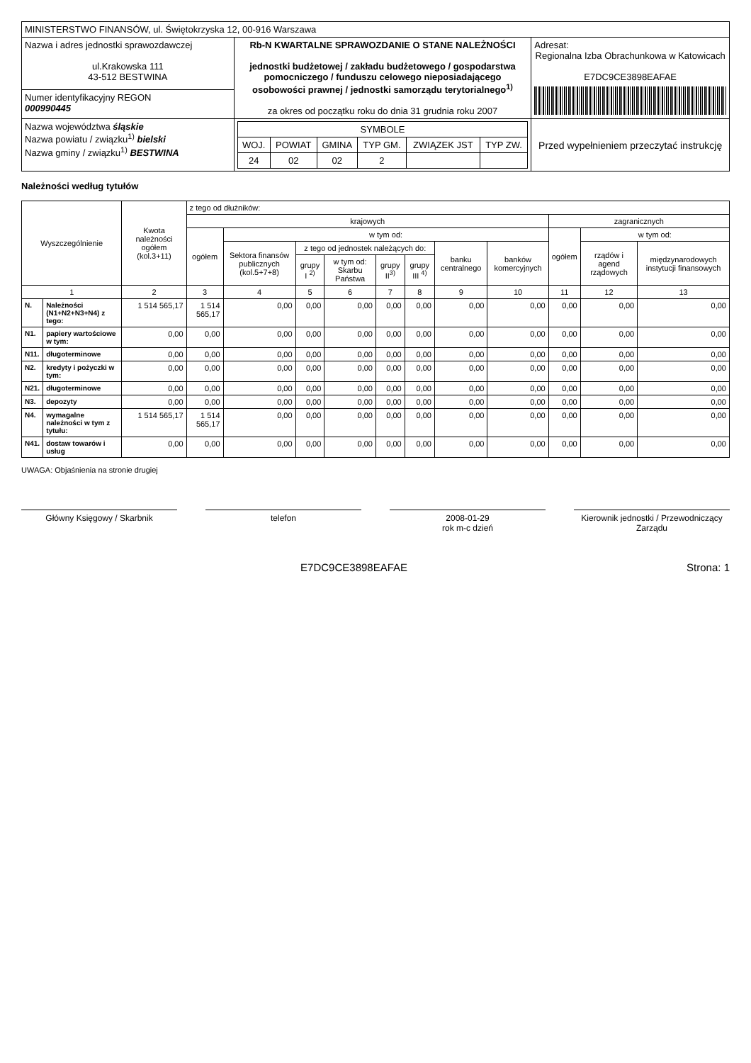| MINISTERSTWO FINANSÓW, ul. Świętokrzyska 12, 00-916 Warszawa | | |
| Nazwa i adres jednostki sprawozdawczej ul.Krakowska 111 43-512 BESTWINA | Rb-N KWARTALNE SPRAWOZDANIE O STANE NALEŻNOŚCI jednostki budżetowej / zakładu budżetowego / gospodarstwa pomocniczego / funduszu celowego nieposiadającego osobowości prawnej / jednostki samorządu terytorialnego<sup>1)</sup> za okres od początku roku do dnia 31 grudnia roku 2007 | Adresat: Regionalna Izba Obrachunkowa w Katowicach E7DC9CE3898EAFAE |
| Numer identyfikacyjny REGON 000990445 | | |
| Nazwa województwa śląskie Nazwa powiatu / związku<sup>1)</sup> bielski Nazwa gminy / związku<sup>1)</sup> BESTWINA | / SYMBOLE / / / / / / / WOJ. / POWIAT / GMINA / TYP GM. / ZWIĄZEK JST / TYP ZW. / / 24 / 02 / 02 / 2 / / / | Przed wypełnieniem przeczytać instrukcję |
Należności według tytułów
| Wyszczególnienie | | Kwota należności ogółem (kol.3+11) | z tego od dłużników: | | | | | | | | | | |
| --- | --- | --- | --- | --- | --- | --- | --- | --- | --- | --- | --- | --- | --- |
| | | | krajowych | | | | | | | | zagranicznych | | |
| | | | ogółem | w tym od: | | | | | | | ogółem | w tym od: | |
| | | | | Sektora finansów publicznych (kol.5+7+8) | z tego od jednostek należących do: | | | | banku centralnego | banków komercyjnych | | rządów i agend rządowych | międzynarodowych instytucji finansowych |
| | | | | | grupy I <sup>2)</sup> | w tym od: Skarbu Państwa | grupy II<sup>3)</sup> | grupy III <sup>4)</sup> | | | | | |
| 1 | | 2 | 3 | 4 | 5 | 6 | 7 | 8 | 9 | 10 | 11 | 12 | 13 |
| N. | Należności (N1+N2+N3+N4) z tego: | 1 514 565,17 | 1 514 565,17 | 0,00 | 0,00 | 0,00 | 0,00 | 0,00 | 0,00 | 0,00 | 0,00 | 0,00 | 0,00 |
| N1. | papiery wartościowe w tym: | 0,00 | 0,00 | 0,00 | 0,00 | 0,00 | 0,00 | 0,00 | 0,00 | 0,00 | 0,00 | 0,00 | 0,00 |
| N11. | długoterminowe | 0,00 | 0,00 | 0,00 | 0,00 | 0,00 | 0,00 | 0,00 | 0,00 | 0,00 | 0,00 | 0,00 | 0,00 |
| N2. | kredyty i pożyczki w tym: | 0,00 | 0,00 | 0,00 | 0,00 | 0,00 | 0,00 | 0,00 | 0,00 | 0,00 | 0,00 | 0,00 | 0,00 |
| N21. | długoterminowe | 0,00 | 0,00 | 0,00 | 0,00 | 0,00 | 0,00 | 0,00 | 0,00 | 0,00 | 0,00 | 0,00 | 0,00 |
| N3. | depozyty | 0,00 | 0,00 | 0,00 | 0,00 | 0,00 | 0,00 | 0,00 | 0,00 | 0,00 | 0,00 | 0,00 | 0,00 |
| N4. | wymagalne należności w tym z tytułu: | 1 514 565,17 | 1 514 565,17 | 0,00 | 0,00 | 0,00 | 0,00 | 0,00 | 0,00 | 0,00 | 0,00 | 0,00 | 0,00 |
| N41. | dostaw towarów i usług | 0,00 | 0,00 | 0,00 | 0,00 | 0,00 | 0,00 | 0,00 | 0,00 | 0,00 | 0,00 | 0,00 | 0,00 |
UWAGA: Objaśnienia na stronie drugiej
Główny Księgowy / Skarbnik telefon 2008-01-29
rok m-c dzień
Kierownik jednostki / Przewodniczący Zarządu
E7DC9CE3898EAFAE Strona: 1